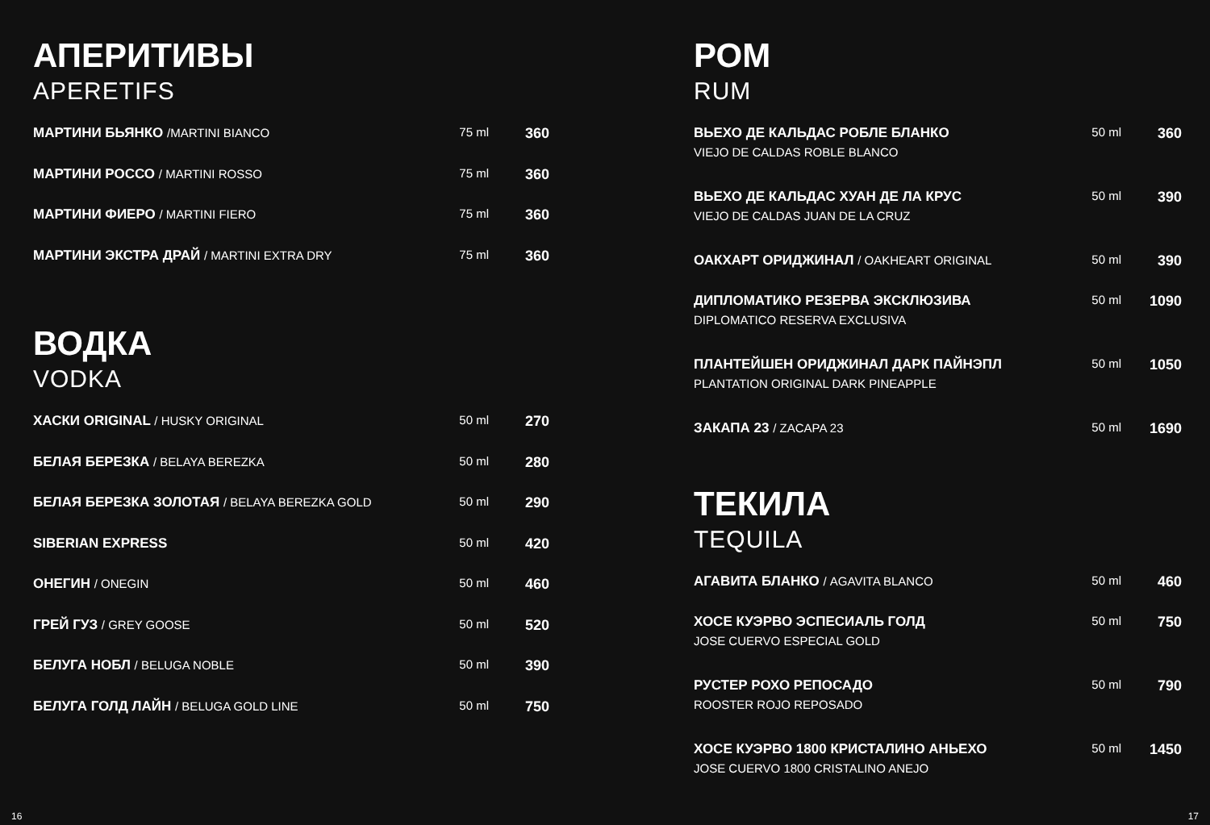АПЕРИТИВЫ
APERETIFS
| МАРТИНИ БЬЯНКО /MARTINI BIANCO | 75 ml | 360 |
| МАРТИНИ РОССО / MARTINI ROSSO | 75 ml | 360 |
| МАРТИНИ ФИЕРО / MARTINI FIERO | 75 ml | 360 |
| МАРТИНИ ЭКСТРА ДРАЙ / MARTINI EXTRA DRY | 75 ml | 360 |
ВОДКА
VODKA
| ХАСКИ ORIGINAL / HUSKY ORIGINAL | 50 ml | 270 |
| БЕЛАЯ БЕРЕЗКА / BELAYA BEREZKA | 50 ml | 280 |
| БЕЛАЯ БЕРЕЗКА ЗОЛОТАЯ / BELAYA BEREZKA GOLD | 50 ml | 290 |
| SIBERIAN EXPRESS | 50 ml | 420 |
| ОНЕГИН / ONEGIN | 50 ml | 460 |
| ГРЕЙ ГУЗ / GREY GOOSE | 50 ml | 520 |
| БЕЛУГА НОБЛ / BELUGA NOBLE | 50 ml | 390 |
| БЕЛУГА ГОЛД ЛАЙН / BELUGA GOLD LINE | 50 ml | 750 |
РОМ
RUM
| ВЬЕХО ДЕ КАЛЬДАС РОБЛЕ БЛАНКО | 50 ml | 360 |
| VIEJO DE CALDAS ROBLE BLANCO | | |
| ВЬЕХО ДЕ КАЛЬДАС ХУАН ДЕ ЛА КРУС | 50 ml | 390 |
| VIEJO DE CALDAS JUAN DE LA CRUZ | | |
| ОАКХАРТ ОРИДЖИНАЛ / OAKHEART ORIGINAL | 50 ml | 390 |
| ДИПЛОМАТИКО РЕЗЕРВА ЭКСКЛЮЗИВА | 50 ml | 1090 |
| DIPLOMATICO RESERVA EXCLUSIVA | | |
| ПЛАНТЕЙШЕН ОРИДЖИНАЛ ДАРК ПАЙНЭПЛ | 50 ml | 1050 |
| PLANTATION ORIGINAL DARK PINEAPPLE | | |
| ЗАКАПА 23 / ZACAPA 23 | 50 ml | 1690 |
ТЕКИЛА
TEQUILA
| АГАВИТА БЛАНКО / AGAVITA BLANCO | 50 ml | 460 |
| ХОСЕ КУЭРВО ЭСПЕСИАЛЬ ГОЛД | 50 ml | 750 |
| JOSE CUERVO ESPECIAL GOLD | | |
| РУСТЕР РОХО РЕПОСАДО | 50 ml | 790 |
| ROOSTER ROJO REPOSADO | | |
| ХОСЕ КУЭРВО 1800 КРИСТАЛИНО АНЬЕХО | 50 ml | 1450 |
| JOSE CUERVO 1800 CRISTALINO ANEJO | | |
16 17